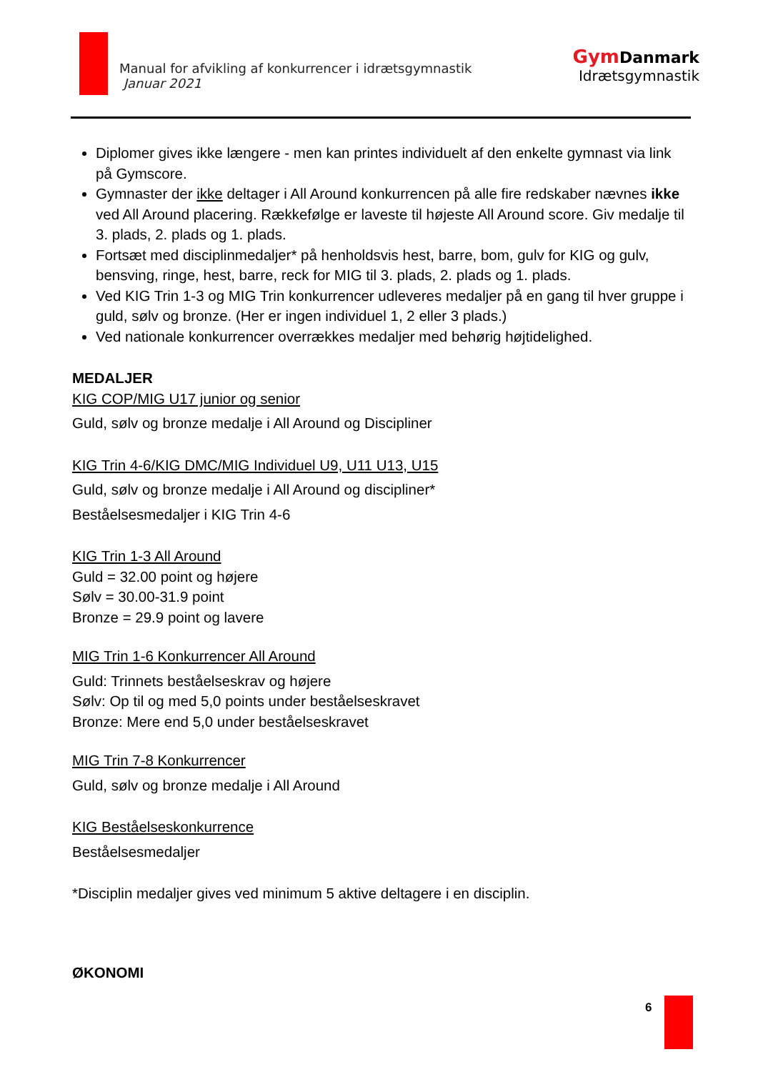Manual for afvikling af konkurrencer i idrætsgymnastik
Januar 2021
Gym Danmark
Idrætsgymnastik
Diplomer gives ikke længere - men kan printes individuelt af den enkelte gymnast via link på Gymscore.
Gymnaster der ikke deltager i All Around konkurrencen på alle fire redskaber nævnes ikke ved All Around placering. Rækkefølge er laveste til højeste All Around score. Giv medalje til 3. plads, 2. plads og 1. plads.
Fortsæt med disciplinmedaljer* på henholdsvis hest, barre, bom, gulv for KIG og gulv, bensving, ringe, hest, barre, reck for MIG til 3. plads, 2. plads og 1. plads.
Ved KIG Trin 1-3 og MIG Trin konkurrencer udleveres medaljer på en gang til hver gruppe i guld, sølv og bronze. (Her er ingen individuel 1, 2 eller 3 plads.)
Ved nationale konkurrencer overrækkes medaljer med behørig højtidelighed.
MEDALJER
KIG COP/MIG U17 junior og senior
Guld, sølv og bronze medalje i All Around og Discipliner
KIG Trin 4-6/KIG DMC/MIG Individuel U9, U11 U13, U15
Guld, sølv og bronze medalje i All Around og discipliner*
Beståelsesmedaljer i KIG Trin 4-6
KIG Trin 1-3 All Around
Guld = 32.00 point og højere
Sølv = 30.00-31.9 point
Bronze = 29.9 point og lavere
MIG Trin 1-6 Konkurrencer All Around
Guld: Trinnets beståelseskrav og højere
Sølv: Op til og med 5,0 points under beståelseskravet
Bronze: Mere end 5,0 under beståelseskravet
MIG Trin 7-8 Konkurrencer
Guld, sølv og bronze medalje i All Around
KIG Beståelseskonkurrence
Beståelsesmedaljer
*Disciplin medaljer gives ved minimum 5 aktive deltagere i en disciplin.
ØKONOMI
6